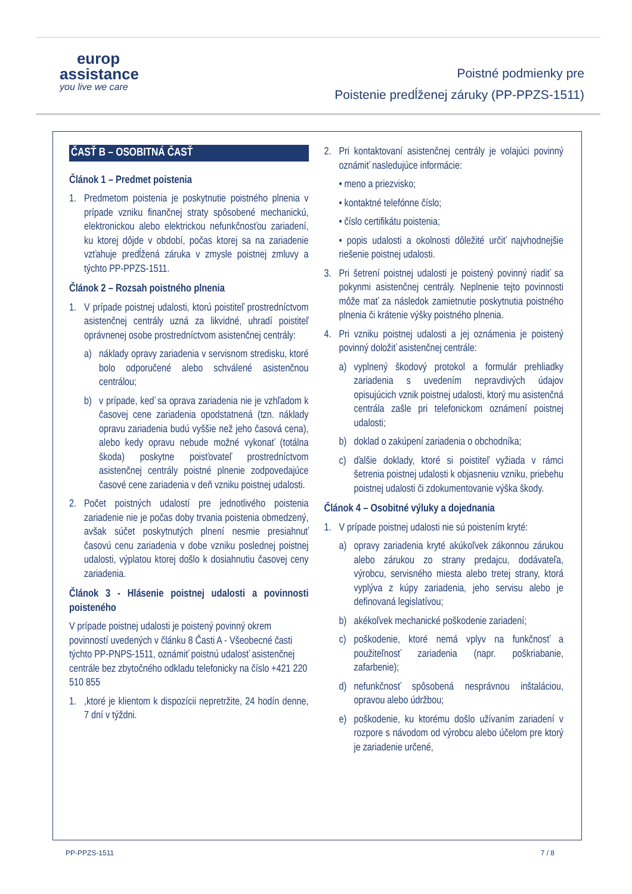europ
assistance
you live we care
Poistné podmienky pre
Poistenie predĺženej záruky (PP-PPZS-1511)
ČASŤ B – OSOBITNÁ ČASŤ
Článok 1 – Predmet poistenia
1. Predmetom poistenia je poskytnutie poistného plnenia v prípade vzniku finančnej straty spôsobené mechanickú, elektronickou alebo elektrickou nefunkčnosťou zariadení, ku ktorej dôjde v období, počas ktorej sa na zariadenie vzťahuje predĺžená záruka v zmysle poistnej zmluvy a týchto PP-PPZS-1511.
Článok 2 – Rozsah poistného plnenia
1. V prípade poistnej udalosti, ktorú poistiteľ prostredníctvom asistenčnej centrály uzná za likvidné, uhradí poistiteľ oprávnenej osobe prostredníctvom asistenčnej centrály:
a) náklady opravy zariadenia v servisnom stredisku, ktoré bolo odporučené alebo schválené asistenčnou centrálou;
b) v prípade, keď sa oprava zariadenia nie je vzhľadom k časovej cene zariadenia opodstatnená (tzn. náklady opravu zariadenia budú vyššie než jeho časová cena), alebo kedy opravu nebude možné vykonať (totálna škoda) poskytne poisťovateľ prostredníctvom asistenčnej centrály poistné plnenie zodpovedajúce časové cene zariadenia v deň vzniku poistnej udalosti.
2. Počet poistných udalostí pre jednotlivého poistenia zariadenie nie je počas doby trvania poistenia obmedzený, avšak súčet poskytnutých plnení nesmie presiahnuť časovú cenu zariadenia v dobe vzniku poslednej poistnej udalosti, výplatou ktorej došlo k dosiahnutiu časovej ceny zariadenia.
Článok 3 - Hlásenie poistnej udalosti a povinnosti poisteného
V prípade poistnej udalosti je poistený povinný okrem povinností uvedených v článku 8 Časti A - Všeobecné časti týchto PP-PNPS-1511, oznámiť poistnú udalosť asistenčnej centrále bez zbytočného odkladu telefonicky na číslo +421 220 510 855
1. ,ktoré je klientom k dispozícii nepretržite, 24 hodín denne, 7 dní v týždni.
2. Pri kontaktovaní asistenčnej centrály je volajúci povinný oznámiť nasledujúce informácie:
• meno a priezvisko;
• kontaktné telefónne číslo;
• číslo certifikátu poistenia;
• popis udalosti a okolnosti dôležité určiť najvhodnejšie riešenie poistnej udalosti.
3. Pri šetrení poistnej udalosti je poistený povinný riadiť sa pokynmi asistenčnej centrály. Neplnenie tejto povinnosti môže mať za následok zamietnutie poskytnutia poistného plnenia či krátenie výšky poistného plnenia.
4. Pri vzniku poistnej udalosti a jej oznámenia je poistený povinný doložiť asistenčnej centrále:
a) vyplnený škodový protokol a formulár prehliadky zariadenia s uvedením nepravdivých údajov opisujúcich vznik poistnej udalosti, ktorý mu asistenčná centrála zašle pri telefonickom oznámení poistnej udalosti;
b) doklad o zakúpení zariadenia o obchodníka;
c) ďalšie doklady, ktoré si poistiteľ vyžiada v rámci šetrenia poistnej udalosti k objasneniu vzniku, priebehu poistnej udalosti či zdokumentovanie výška škody.
Článok 4 – Osobitné výluky a dojednania
1. V prípade poistnej udalosti nie sú poistením kryté:
a) opravy zariadenia kryté akúkoľvek zákonnou zárukou alebo zárukou zo strany predajcu, dodávateľa, výrobcu, servisného miesta alebo tretej strany, ktorá vyplýva z kúpy zariadenia, jeho servisu alebo je definovaná legislatívou;
b) akékoľvek mechanické poškodenie zariadení;
c) poškodenie, ktoré nemá vplyv na funkčnosť a použiteľnosť zariadenia (napr. poškriabanie, zafarbenie);
d) nefunkčnosť spôsobená nesprávnou inštaláciou, opravou alebo údržbou;
e) poškodenie, ku ktorému došlo užívaním zariadení v rozpore s návodom od výrobcu alebo účelom pre ktorý je zariadenie určené,
PP-PPZS-1511 7 / 8